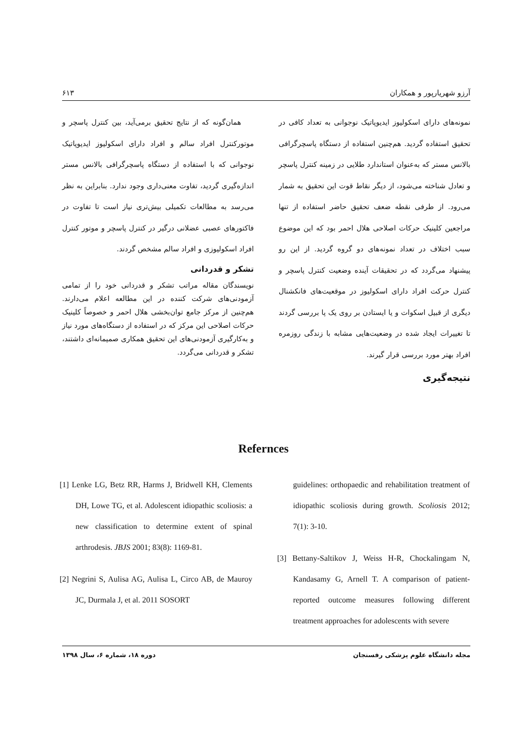آرزو شهریارپور و همکاران ۶۱۳
نمونه‌های دارای اسکولیوز ایدیوپاتیک نوجوانی به تعداد کافی در تحقیق استفاده گردید. هم‌چنین استفاده از دستگاه پاسچرگرافی بالانس مستر که به‌عنوان استاندارد طلایی در زمینه کنترل پاسچر و تعادل شناخته می‌شود، از دیگر نقاط قوت این تحقیق به شمار می‌رود. از طرفی نقطه ضعف تحقیق حاضر استفاده از تنها مراجعین کلینیک حرکات اصلاحی هلال احمر بود که این موضوع سبب اختلاف در تعداد نمونه‌های دو گروه گردید. از این رو پیشنهاد می‌گردد که در تحقیقات آینده وضعیت کنترل پاسچر و کنترل حرکت افراد دارای اسکولیوز در موقعیت‌های فانکشنال دیگری از قبیل اسکوات و یا ایستادن بر روی یک پا بررسی گردند تا تغییرات ایجاد شده در وضعیت‌هایی مشابه با زندگی روزمره افراد بهتر مورد بررسی قرار گیرند.
نتیجه‌گیری
همان‌گونه که از نتایج تحقیق برمی‌آید، بین کنترل پاسچر و موتورکنترل افراد سالم و افراد دارای اسکولیوز ایدیوپاتیک نوجوانی که با استفاده از دستگاه پاسچرگرافی بالانس مستر اندازه‌گیری گردید، تفاوت معنی‌داری وجود ندارد. بنابراین به نظر می‌رسد به مطالعات تکمیلی بیش‌تری نیاز است تا تفاوت در فاکتورهای عصبی عضلانی درگیر در کنترل پاسچر و موتور کنترل افراد اسکولیوزی و افراد سالم مشخص گردند.
تشکر و قدردانی
نویسندگان مقاله مراتب تشکر و قدردانی خود را از تمامی آزمودنی‌های شرکت کننده در این مطالعه اعلام می‌دارند. هم‌چنین از مرکز جامع توان‌بخشی هلال احمر و خصوصاً کلینیک حرکات اصلاحی این مرکز که در استفاده از دستگاه‌های مورد نیاز و به‌کارگیری آزمودنی‌های این تحقیق همکاری صمیمانه‌ای داشتند، تشکر و قدردانی می‌گردد.
Refernces
[1] Lenke LG, Betz RR, Harms J, Bridwell KH, Clements DH, Lowe TG, et al. Adolescent idiopathic scoliosis: a new classification to determine extent of spinal arthrodesis. JBJS 2001; 83(8): 1169-81.
[2] Negrini S, Aulisa AG, Aulisa L, Circo AB, de Mauroy JC, Durmala J, et al. 2011 SOSORT
guidelines: orthopaedic and rehabilitation treatment of idiopathic scoliosis during growth. Scoliosis 2012; 7(1): 3-10.
[3] Bettany-Saltikov J, Weiss H-R, Chockalingam N, Kandasamy G, Arnell T. A comparison of patient-reported outcome measures following different treatment approaches for adolescents with severe
مجله دانشگاه علوم پزشکی رفسنجان دوره ۱۸، شماره ۶، سال ۱۳۹۸